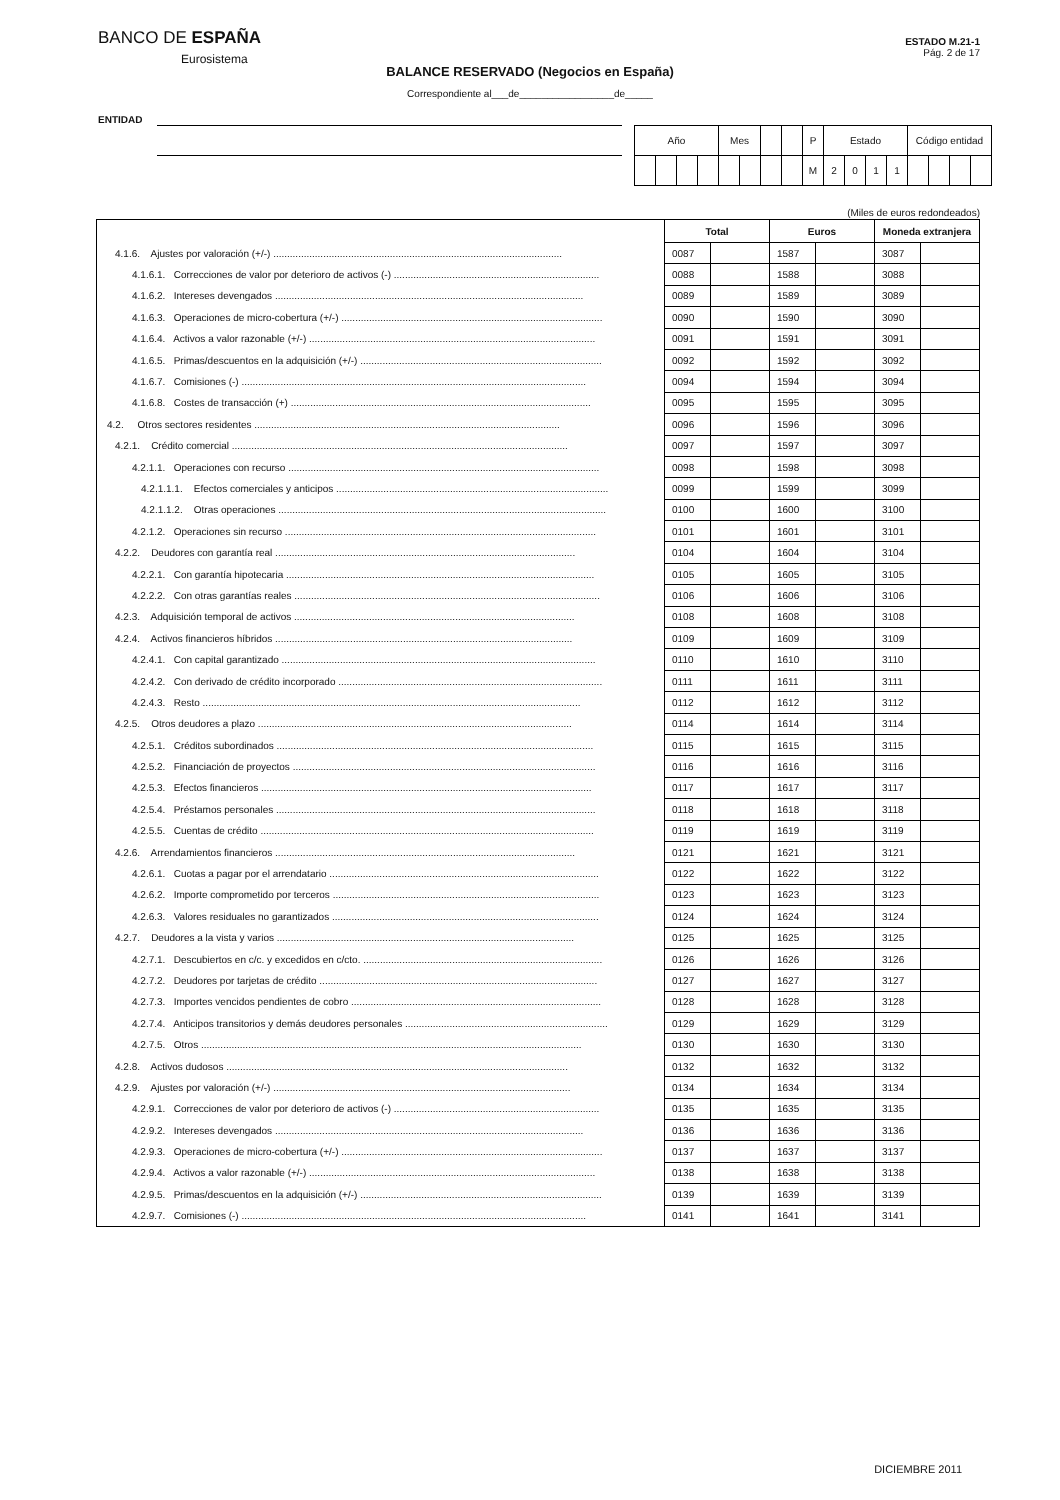BANCO DE ESPAÑA
Eurosistema
ESTADO M.21-1
Pág. 2 de 17
BALANCE RESERVADO (Negocios en España)
Correspondiente al___de_________________de_____
ENTIDAD
| Año | | | | Mes | | | | P | Estado | | | | Código entidad | | | |
| | | | | | | | | M | 2 | 0 | 1 | 1 | | | | |
(Miles de euros redondeados)
| | Total | | Euros | | Moneda extranjera | |
| --- | --- | --- | --- | --- | --- | --- |
| 4.1.6. Ajustes por valoración (+/-) ........................................................................................................ | 0087 | | 1587 | | 3087 | |
| 4.1.6.1. Correcciones de valor por deterioro de activos (-) .......................................................................... | 0088 | | 1588 | | 3088 | |
| 4.1.6.2. Intereses devengados ............................................................................................................... | 0089 | | 1589 | | 3089 | |
| 4.1.6.3. Operaciones de micro-cobertura (+/-) .............................................................................................. | 0090 | | 1590 | | 3090 | |
| 4.1.6.4. Activos a valor razonable (+/-) ....................................................................................................... | 0091 | | 1591 | | 3091 | |
| 4.1.6.5. Primas/descuentos en la adquisición (+/-) ....................................................................................... | 0092 | | 1592 | | 3092 | |
| 4.1.6.7. Comisiones (-) ............................................................................................................................ | 0094 | | 1594 | | 3094 | |
| 4.1.6.8. Costes de transacción (+) ............................................................................................................ | 0095 | | 1595 | | 3095 | |
| 4.2. Otros sectores residentes .............................................................................................................. | 0096 | | 1596 | | 3096 | |
| 4.2.1. Crédito comercial ......................................................................................................................... | 0097 | | 1597 | | 3097 | |
| 4.2.1.1. Operaciones con recurso ................................................................................................................ | 0098 | | 1598 | | 3098 | |
| 4.2.1.1.1. Efectos comerciales y anticipos .................................................................................................. | 0099 | | 1599 | | 3099 | |
| 4.2.1.1.2. Otras operaciones ...................................................................................................................... | 0100 | | 1600 | | 3100 | |
| 4.2.1.2. Operaciones sin recurso ................................................................................................................ | 0101 | | 1601 | | 3101 | |
| 4.2.2. Deudores con garantía real ............................................................................................................ | 0104 | | 1604 | | 3104 | |
| 4.2.2.1. Con garantía hipotecaria ............................................................................................................... | 0105 | | 1605 | | 3105 | |
| 4.2.2.2. Con otras garantías reales .............................................................................................................. | 0106 | | 1606 | | 3106 | |
| 4.2.3. Adquisición temporal de activos ..................................................................................................... | 0108 | | 1608 | | 3108 | |
| 4.2.4. Activos financieros híbridos ........................................................................................................... | 0109 | | 1609 | | 3109 | |
| 4.2.4.1. Con capital garantizado ................................................................................................................. | 0110 | | 1610 | | 3110 | |
| 4.2.4.2. Con derivado de crédito incorporado ............................................................................................... | 0111 | | 1611 | | 3111 | |
| 4.2.4.3. Resto ........................................................................................................................................ | 0112 | | 1612 | | 3112 | |
| 4.2.5. Otros deudores a plazo ................................................................................................................. | 0114 | | 1614 | | 3114 | |
| 4.2.5.1. Créditos subordinados .................................................................................................................. | 0115 | | 1615 | | 3115 | |
| 4.2.5.2. Financiación de proyectos ............................................................................................................. | 0116 | | 1616 | | 3116 | |
| 4.2.5.3. Efectos financieros ....................................................................................................................... | 0117 | | 1617 | | 3117 | |
| 4.2.5.4. Préstamos personales ................................................................................................................... | 0118 | | 1618 | | 3118 | |
| 4.2.5.5. Cuentas de crédito ........................................................................................................................ | 0119 | | 1619 | | 3119 | |
| 4.2.6. Arrendamientos financieros ............................................................................................................ | 0121 | | 1621 | | 3121 | |
| 4.2.6.1. Cuotas a pagar por el arrendatario ................................................................................................. | 0122 | | 1622 | | 3122 | |
| 4.2.6.2. Importe comprometido por terceros ................................................................................................ | 0123 | | 1623 | | 3123 | |
| 4.2.6.3. Valores residuales no garantizados ................................................................................................ | 0124 | | 1624 | | 3124 | |
| 4.2.7. Deudores a la vista y varios ........................................................................................................... | 0125 | | 1625 | | 3125 | |
| 4.2.7.1. Descubiertos en c/c. y excedidos en c/cto. ...................................................................................... | 0126 | | 1626 | | 3126 | |
| 4.2.7.2. Deudores por tarjetas de crédito .................................................................................................... | 0127 | | 1627 | | 3127 | |
| 4.2.7.3. Importes vencidos pendientes de cobro .......................................................................................... | 0128 | | 1628 | | 3128 | |
| 4.2.7.4. Anticipos transitorios y demás deudores personales ......................................................................... | 0129 | | 1629 | | 3129 | |
| 4.2.7.5. Otros ......................................................................................................................................... | 0130 | | 1630 | | 3130 | |
| 4.2.8. Activos dudosos ........................................................................................................................... | 0132 | | 1632 | | 3132 | |
| 4.2.9. Ajustes por valoración (+/-) ........................................................................................................... | 0134 | | 1634 | | 3134 | |
| 4.2.9.1. Correcciones de valor por deterioro de activos (-) .......................................................................... | 0135 | | 1635 | | 3135 | |
| 4.2.9.2. Intereses devengados ............................................................................................................... | 0136 | | 1636 | | 3136 | |
| 4.2.9.3. Operaciones de micro-cobertura (+/-) .............................................................................................. | 0137 | | 1637 | | 3137 | |
| 4.2.9.4. Activos a valor razonable (+/-) ....................................................................................................... | 0138 | | 1638 | | 3138 | |
| 4.2.9.5. Primas/descuentos en la adquisición (+/-) ....................................................................................... | 0139 | | 1639 | | 3139 | |
| 4.2.9.7. Comisiones (-) ............................................................................................................................ | 0141 | | 1641 | | 3141 | |
DICIEMBRE 2011